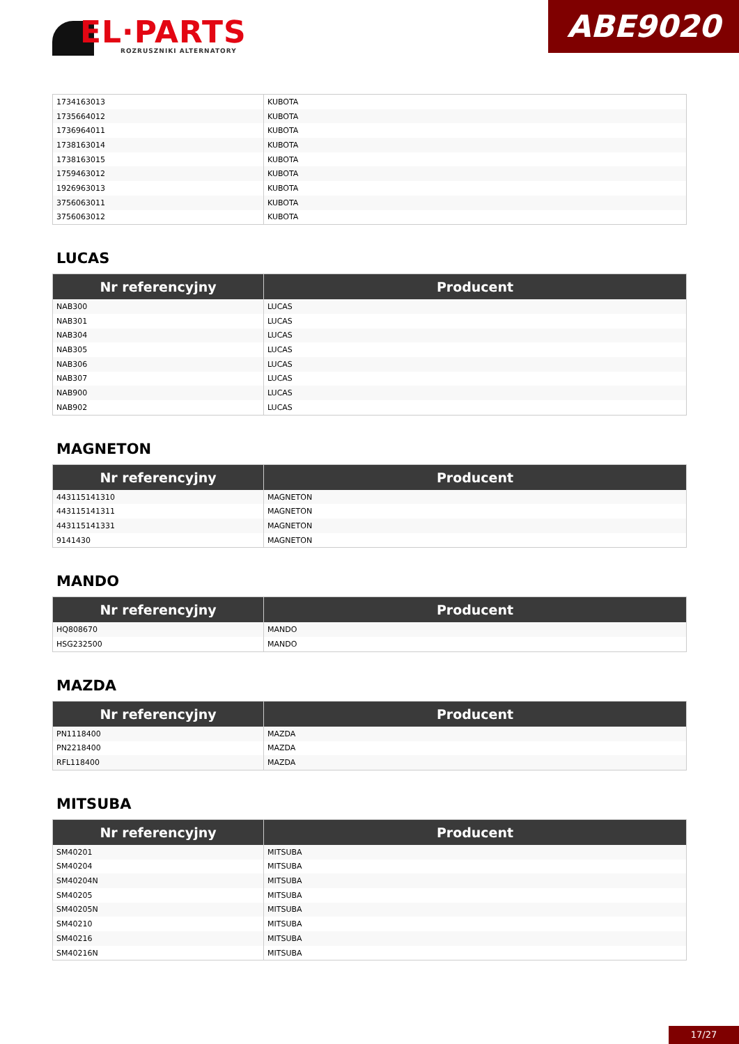EL·PARTS
ROZRUSZNIKI ALTERNATORY
ABE9020
| 1734163013 | KUBOTA |
| 1735664012 | KUBOTA |
| 1736964011 | KUBOTA |
| 1738163014 | KUBOTA |
| 1738163015 | KUBOTA |
| 1759463012 | KUBOTA |
| 1926963013 | KUBOTA |
| 3756063011 | KUBOTA |
| 3756063012 | KUBOTA |
LUCAS
| Nr referencyjny | Producent |
| --- | --- |
| NAB300 | LUCAS |
| NAB301 | LUCAS |
| NAB304 | LUCAS |
| NAB305 | LUCAS |
| NAB306 | LUCAS |
| NAB307 | LUCAS |
| NAB900 | LUCAS |
| NAB902 | LUCAS |
MAGNETON
| Nr referencyjny | Producent |
| --- | --- |
| 443115141310 | MAGNETON |
| 443115141311 | MAGNETON |
| 443115141331 | MAGNETON |
| 9141430 | MAGNETON |
MANDO
| Nr referencyjny | Producent |
| --- | --- |
| HQ808670 | MANDO |
| HSG232500 | MANDO |
MAZDA
| Nr referencyjny | Producent |
| --- | --- |
| PN1118400 | MAZDA |
| PN2218400 | MAZDA |
| RFL118400 | MAZDA |
MITSUBA
| Nr referencyjny | Producent |
| --- | --- |
| SM40201 | MITSUBA |
| SM40204 | MITSUBA |
| SM40204N | MITSUBA |
| SM40205 | MITSUBA |
| SM40205N | MITSUBA |
| SM40210 | MITSUBA |
| SM40216 | MITSUBA |
| SM40216N | MITSUBA |
17/27